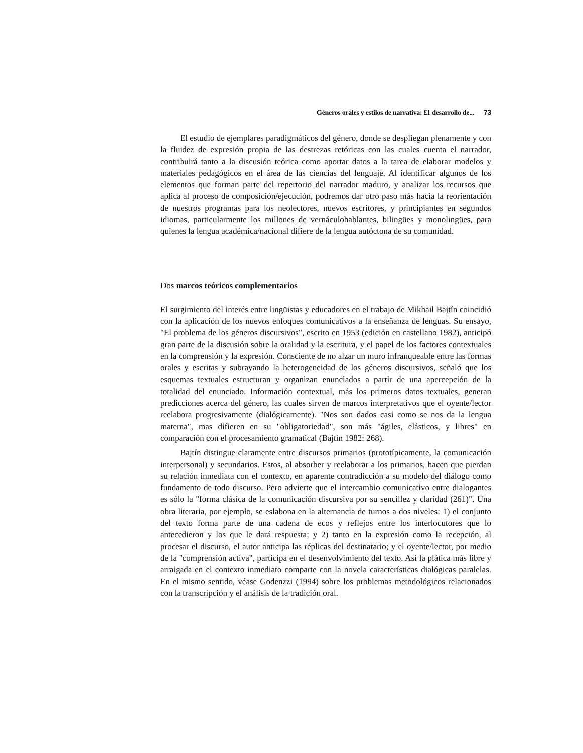Géneros orales y estilos de narrativa: £1 desarrollo de... 73
El estudio de ejemplares paradigmáticos del género, donde se despliegan plenamente y con la fluidez de expresión propia de las destrezas retóricas con las cuales cuenta el narrador, contribuirá tanto a la discusión teórica como aportar datos a la tarea de elaborar modelos y materiales pedagógicos en el área de las ciencias del lenguaje. Al identificar algunos de los elementos que forman parte del repertorio del narrador maduro, y analizar los recursos que aplica al proceso de composición/ejecución, podremos dar otro paso más hacia la reorientación de nuestros programas para los neolectores, nuevos escritores, y principiantes en segundos idiomas, particularmente los millones de vernáculohablantes, bilingües y monolingües, para quienes la lengua académica/nacional difiere de la lengua autóctona de su comunidad.
Dos marcos teóricos complementarios
El surgimiento del interés entre lingüistas y educadores en el trabajo de Mikhail Bajtín coincidió con la aplicación de los nuevos enfoques comunicativos a la enseñanza de lenguas. Su ensayo, "El problema de los géneros discursivos", escrito en 1953 (edición en castellano 1982), anticipó gran parte de la discusión sobre la oralidad y la escritura, y el papel de los factores contextuales en la comprensión y la expresión. Consciente de no alzar un muro infranqueable entre las formas orales y escritas y subrayando la heterogeneidad de los géneros discursivos, señaló que los esquemas textuales estructuran y organizan enunciados a partir de una apercepción de la totalidad del enunciado. Información contextual, más los primeros datos textuales, generan predicciones acerca del género, las cuales sirven de marcos interpretativos que el oyente/lector reelabora progresivamente (dialógicamente). "Nos son dados casi como se nos da la lengua materna", mas difieren en su "obligatoriedad", son más "ágiles, elásticos, y libres" en comparación con el procesamiento gramatical (Bajtín 1982: 268).
Bajtín distingue claramente entre discursos primarios (prototípicamente, la comunicación interpersonal) y secundarios. Estos, al absorber y reelaborar a los primarios, hacen que pierdan su relación inmediata con el contexto, en aparente contradicción a su modelo del diálogo como fundamento de todo discurso. Pero advierte que el intercambio comunicativo entre dialogantes es sólo la "forma clásica de la comunicación discursiva por su sencillez y claridad (261)". Una obra literaria, por ejemplo, se eslabona en la alternancia de turnos a dos niveles: 1) el conjunto del texto forma parte de una cadena de ecos y reflejos entre los interlocutores que lo antecedieron y los que le dará respuesta; y 2) tanto en la expresión como la recepción, al procesar el discurso, el autor anticipa las réplicas del destinatario; y el oyente/lector, por medio de la "comprensión activa", participa en el desenvolvimiento del texto. Así la plática más libre y arraigada en el contexto inmediato comparte con la novela características dialógicas paralelas. En el mismo sentido, véase Godenzzi (1994) sobre los problemas metodológicos relacionados con la transcripción y el análisis de la tradición oral.